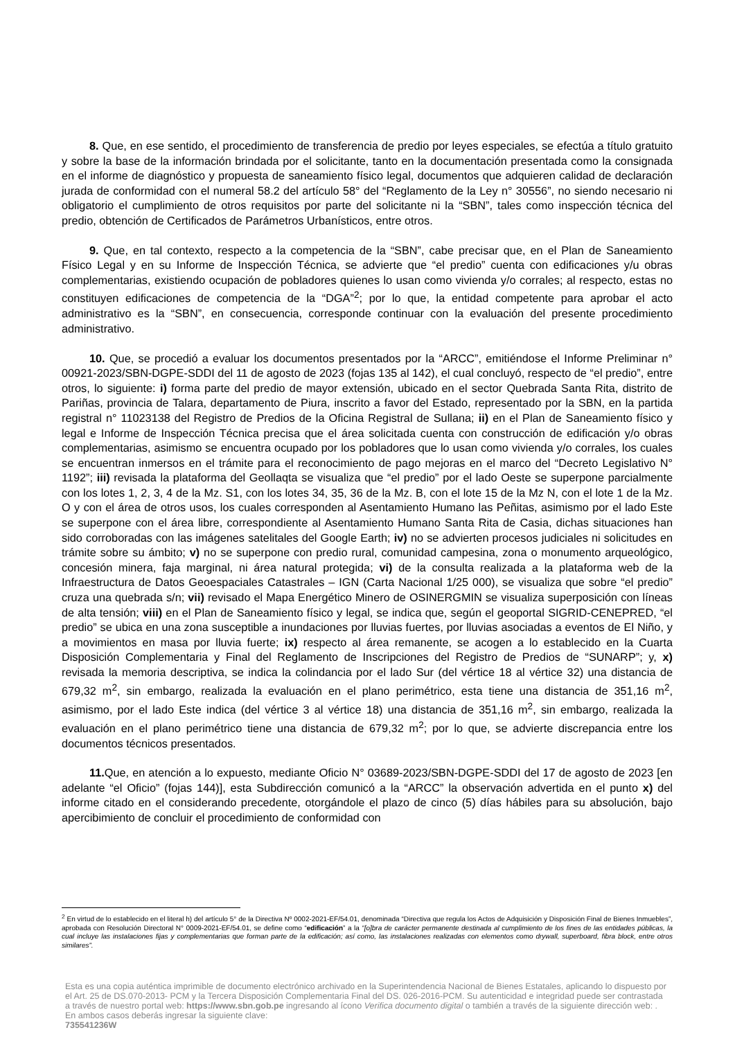8. Que, en ese sentido, el procedimiento de transferencia de predio por leyes especiales, se efectúa a título gratuito y sobre la base de la información brindada por el solicitante, tanto en la documentación presentada como la consignada en el informe de diagnóstico y propuesta de saneamiento físico legal, documentos que adquieren calidad de declaración jurada de conformidad con el numeral 58.2 del artículo 58° del “Reglamento de la Ley n° 30556”, no siendo necesario ni obligatorio el cumplimiento de otros requisitos por parte del solicitante ni la “SBN”, tales como inspección técnica del predio, obtención de Certificados de Parámetros Urbanísticos, entre otros.
9. Que, en tal contexto, respecto a la competencia de la “SBN”, cabe precisar que, en el Plan de Saneamiento Físico Legal y en su Informe de Inspección Técnica, se advierte que “el predio” cuenta con edificaciones y/u obras complementarias, existiendo ocupación de pobladores quienes lo usan como vivienda y/o corrales; al respecto, estas no constituyen edificaciones de competencia de la “DGA”<sup>2</sup>; por lo que, la entidad competente para aprobar el acto administrativo es la “SBN”, en consecuencia, corresponde continuar con la evaluación del presente procedimiento administrativo.
10. Que, se procedió a evaluar los documentos presentados por la “ARCC”, emitiéndose el Informe Preliminar n° 00921-2023/SBN-DGPE-SDDI del 11 de agosto de 2023 (fojas 135 al 142), el cual concluyó, respecto de “el predio”, entre otros, lo siguiente: i) forma parte del predio de mayor extensión, ubicado en el sector Quebrada Santa Rita, distrito de Pariñas, provincia de Talara, departamento de Piura, inscrito a favor del Estado, representado por la SBN, en la partida registral n° 11023138 del Registro de Predios de la Oficina Registral de Sullana; ii) en el Plan de Saneamiento físico y legal e Informe de Inspección Técnica precisa que el área solicitada cuenta con construcción de edificación y/o obras complementarias, asimismo se encuentra ocupado por los pobladores que lo usan como vivienda y/o corrales, los cuales se encuentran inmersos en el trámite para el reconocimiento de pago mejoras en el marco del “Decreto Legislativo N° 1192”; iii) revisada la plataforma del Geollaqta se visualiza que “el predio” por el lado Oeste se superpone parcialmente con los lotes 1, 2, 3, 4 de la Mz. S1, con los lotes 34, 35, 36 de la Mz. B, con el lote 15 de la Mz N, con el lote 1 de la Mz. O y con el área de otros usos, los cuales corresponden al Asentamiento Humano las Peñitas, asimismo por el lado Este se superpone con el área libre, correspondiente al Asentamiento Humano Santa Rita de Casia, dichas situaciones han sido corroboradas con las imágenes satelitales del Google Earth; iv) no se advierten procesos judiciales ni solicitudes en trámite sobre su ámbito; v) no se superpone con predio rural, comunidad campesina, zona o monumento arqueológico, concesión minera, faja marginal, ni área natural protegida; vi) de la consulta realizada a la plataforma web de la Infraestructura de Datos Geoespaciales Catastrales – IGN (Carta Nacional 1/25 000), se visualiza que sobre “el predio” cruza una quebrada s/n; vii) revisado el Mapa Energético Minero de OSINERGMIN se visualiza superposición con líneas de alta tensión; viii) en el Plan de Saneamiento físico y legal, se indica que, según el geoportal SIGRID-CENEPRED, “el predio” se ubica en una zona susceptible a inundaciones por lluvias fuertes, por lluvias asociadas a eventos de El Niño, y a movimientos en masa por lluvia fuerte; ix) respecto al área remanente, se acogen a lo establecido en la Cuarta Disposición Complementaria y Final del Reglamento de Inscripciones del Registro de Predios de “SUNARP”; y, x) revisada la memoria descriptiva, se indica la colindancia por el lado Sur (del vértice 18 al vértice 32) una distancia de 679,32 m<sup>2</sup>, sin embargo, realizada la evaluación en el plano perimétrico, esta tiene una distancia de 351,16 m<sup>2</sup>, asimismo, por el lado Este indica (del vértice 3 al vértice 18) una distancia de 351,16 m<sup>2</sup>, sin embargo, realizada la evaluación en el plano perimétrico tiene una distancia de 679,32 m<sup>2</sup>; por lo que, se advierte discrepancia entre los documentos técnicos presentados.
11. Que, en atención a lo expuesto, mediante Oficio N° 03689-2023/SBN-DGPE-SDDI del 17 de agosto de 2023 [en adelante “el Oficio” (fojas 144)], esta Subdirección comunicó a la “ARCC” la observación advertida en el punto x) del informe citado en el considerando precedente, otorgándole el plazo de cinco (5) días hábiles para su absolución, bajo apercibimiento de concluir el procedimiento de conformidad con
<sup>2</sup> En virtud de lo establecido en el literal h) del artículo 5° de la Directiva Nº 0002-2021-EF/54.01, denominada “Directiva que regula los Actos de Adquisición y Disposición Final de Bienes Inmuebles”, aprobada con Resolución Directoral N° 0009-2021-EF/54.01, se define como “edificación” a la “[o]bra de carácter permanente destinada al cumplimiento de los fines de las entidades públicas, la cual incluye las instalaciones fijas y complementarias que forman parte de la edificación; así como, las instalaciones realizadas con elementos como drywall, superboard, fibra block, entre otros similares”.
Esta es una copia auténtica imprimible de documento electrónico archivado en la Superintendencia Nacional de Bienes Estatales, aplicando lo dispuesto por el Art. 25 de DS.070-2013- PCM y la Tercera Disposición Complementaria Final del DS. 026-2016-PCM. Su autenticidad e integridad puede ser contrastada a través de nuestro portal web: https://www.sbn.gob.pe ingresando al ícono Verifica documento digital o también a través de la siguiente dirección web: . En ambos casos deberás ingresar la siguiente clave:
735541236W